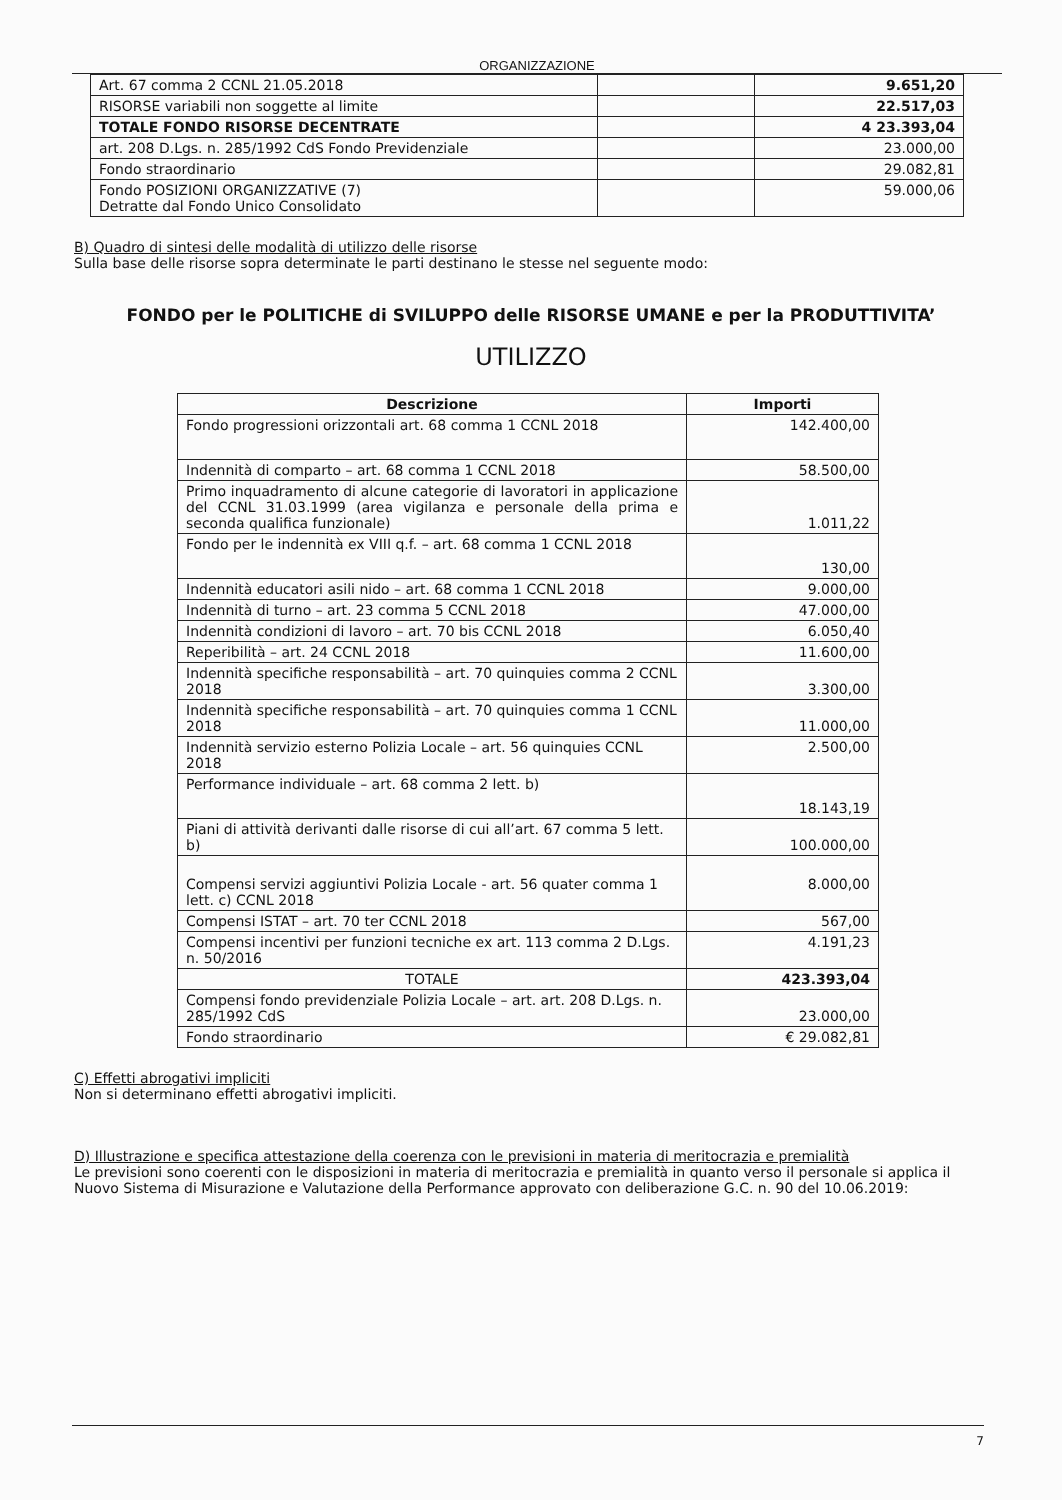ORGANIZZAZIONE
| Art. 67 comma 2 CCNL 21.05.2018 | | 9.651,20 |
| RISORSE variabili non soggette al limite | | 22.517,03 |
| TOTALE FONDO RISORSE DECENTRATE | | 4 23.393,04 |
| art. 208 D.Lgs. n. 285/1992 CdS Fondo Previdenziale | | 23.000,00 |
| Fondo straordinario | | 29.082,81 |
| Fondo POSIZIONI ORGANIZZATIVE (7) Detratte dal Fondo Unico Consolidato | | 59.000,06 |
B) Quadro di sintesi delle modalità di utilizzo delle risorse
Sulla base delle risorse sopra determinate le parti destinano le stesse nel seguente modo:
FONDO per le POLITICHE di SVILUPPO delle RISORSE UMANE e per la PRODUTTIVITA’
UTILIZZO
| Descrizione | Importi |
| --- | --- |
| Fondo progressioni orizzontali art. 68 comma 1 CCNL 2018 | 142.400,00 |
| Indennità di comparto – art. 68 comma 1 CCNL 2018 | 58.500,00 |
| Primo inquadramento di alcune categorie di lavoratori in applicazione del CCNL 31.03.1999 (area vigilanza e personale della prima e seconda qualifica funzionale) | 1.011,22 |
| Fondo per le indennità ex VIII q.f. – art. 68 comma 1 CCNL 2018 | 130,00 |
| Indennità educatori asili nido – art. 68 comma 1 CCNL 2018 | 9.000,00 |
| Indennità di turno – art. 23 comma 5 CCNL 2018 | 47.000,00 |
| Indennità condizioni di lavoro – art. 70 bis CCNL 2018 | 6.050,40 |
| Reperibilità – art. 24 CCNL 2018 | 11.600,00 |
| Indennità specifiche responsabilità – art. 70 quinquies comma 2 CCNL 2018 | 3.300,00 |
| Indennità specifiche responsabilità – art. 70 quinquies comma 1 CCNL 2018 | 11.000,00 |
| Indennità servizio esterno Polizia Locale – art. 56 quinquies CCNL 2018 | 2.500,00 |
| Performance individuale – art. 68 comma 2 lett. b) | 18.143,19 |
| Piani di attività derivanti dalle risorse di cui all’art. 67 comma 5 lett. b) | 100.000,00 |
| Compensi servizi aggiuntivi Polizia Locale - art. 56 quater comma 1 lett. c) CCNL 2018 | 8.000,00 |
| Compensi ISTAT – art. 70 ter CCNL 2018 | 567,00 |
| Compensi incentivi per funzioni tecniche ex art. 113 comma 2 D.Lgs. n. 50/2016 | 4.191,23 |
| TOTALE | 423.393,04 |
| Compensi fondo previdenziale Polizia Locale – art. art. 208 D.Lgs. n. 285/1992 CdS | 23.000,00 |
| Fondo straordinario | € 29.082,81 |
C) Effetti abrogativi impliciti
Non si determinano effetti abrogativi impliciti.
D) Illustrazione e specifica attestazione della coerenza con le previsioni in materia di meritocrazia e premialità
Le previsioni sono coerenti con le disposizioni in materia di meritocrazia e premialità in quanto verso il personale si applica il Nuovo Sistema di Misurazione e Valutazione della Performance approvato con deliberazione G.C. n. 90 del 10.06.2019:
7